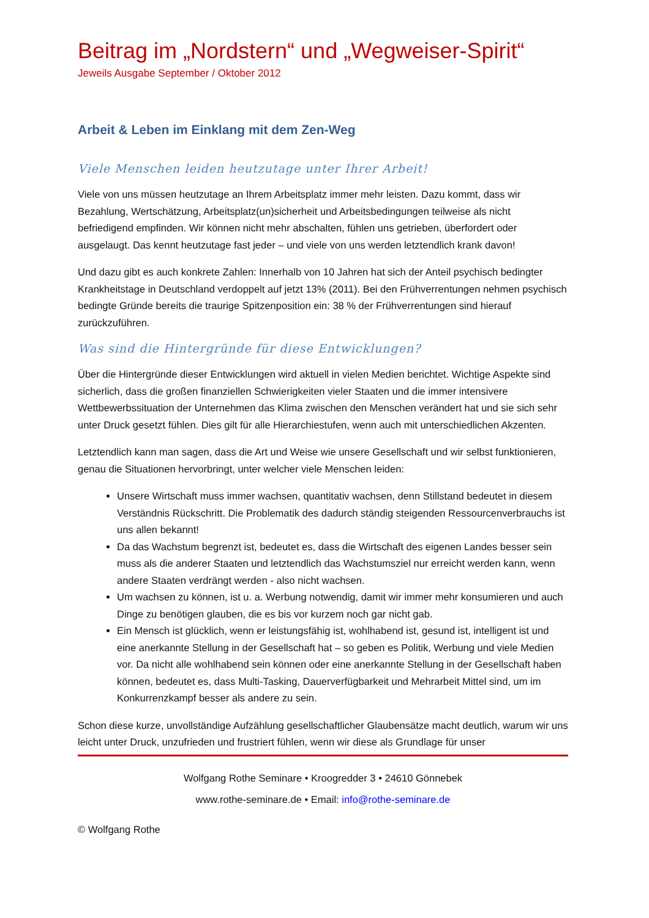Beitrag im „Nordstern“ und „Wegweiser-Spirit“
Jeweils Ausgabe September / Oktober 2012
Arbeit & Leben im Einklang mit dem Zen-Weg
Viele Menschen leiden heutzutage unter Ihrer Arbeit!
Viele von uns müssen heutzutage an Ihrem Arbeitsplatz immer mehr leisten. Dazu kommt, dass wir Bezahlung, Wertschätzung, Arbeitsplatz(un)sicherheit und Arbeitsbedingungen teilweise als nicht befriedigend empfinden. Wir können nicht mehr abschalten, fühlen uns getrieben, überfordert oder ausgelaugt. Das kennt heutzutage fast jeder – und viele von uns werden letztendlich krank davon!
Und dazu gibt es auch konkrete Zahlen: Innerhalb von 10 Jahren hat sich der Anteil psychisch bedingter Krankheitstage in Deutschland verdoppelt auf jetzt 13% (2011). Bei den Frühverrentungen nehmen psychisch bedingte Gründe bereits die traurige Spitzenposition ein: 38 % der Frühverrentungen sind hierauf zurückzuführen.
Was sind die Hintergründe für diese Entwicklungen?
Über die Hintergründe dieser Entwicklungen wird aktuell in vielen Medien berichtet. Wichtige Aspekte sind sicherlich, dass die großen finanziellen Schwierigkeiten vieler Staaten und die immer intensivere Wettbewerbssituation der Unternehmen das Klima zwischen den Menschen verändert hat und sie sich sehr unter Druck gesetzt fühlen. Dies gilt für alle Hierarchiestufen, wenn auch mit unterschiedlichen Akzenten.
Letztendlich kann man sagen, dass die Art und Weise wie unsere Gesellschaft und wir selbst funktionieren, genau die Situationen hervorbringt, unter welcher viele Menschen leiden:
Unsere Wirtschaft muss immer wachsen, quantitativ wachsen, denn Stillstand bedeutet in diesem Verständnis Rückschritt. Die Problematik des dadurch ständig steigenden Ressourcenverbrauchs ist uns allen bekannt!
Da das Wachstum begrenzt ist, bedeutet es, dass die Wirtschaft des eigenen Landes besser sein muss als die anderer Staaten und letztendlich das Wachstumsziel nur erreicht werden kann, wenn andere Staaten verdrängt werden - also nicht wachsen.
Um wachsen zu können, ist u. a. Werbung notwendig, damit wir immer mehr konsumieren und auch Dinge zu benötigen glauben, die es bis vor kurzem noch gar nicht gab.
Ein Mensch ist glücklich, wenn er leistungsfähig ist, wohlhabend ist, gesund ist, intelligent ist und eine anerkannte Stellung in der Gesellschaft hat – so geben es Politik, Werbung und viele Medien vor. Da nicht alle wohlhabend sein können oder eine anerkannte Stellung in der Gesellschaft haben können, bedeutet es, dass Multi-Tasking, Dauerverfügbarkeit und Mehrarbeit Mittel sind, um im Konkurrenzkampf besser als andere zu sein.
Schon diese kurze, unvollständige Aufzählung gesellschaftlicher Glaubensätze macht deutlich, warum wir uns leicht unter Druck, unzufrieden und frustriert fühlen, wenn wir diese als Grundlage für unser
Wolfgang Rothe Seminare • Kroogredder 3 • 24610 Gönnebek
www.rothe-seminare.de • Email: info@rothe-seminare.de
© Wolfgang Rothe